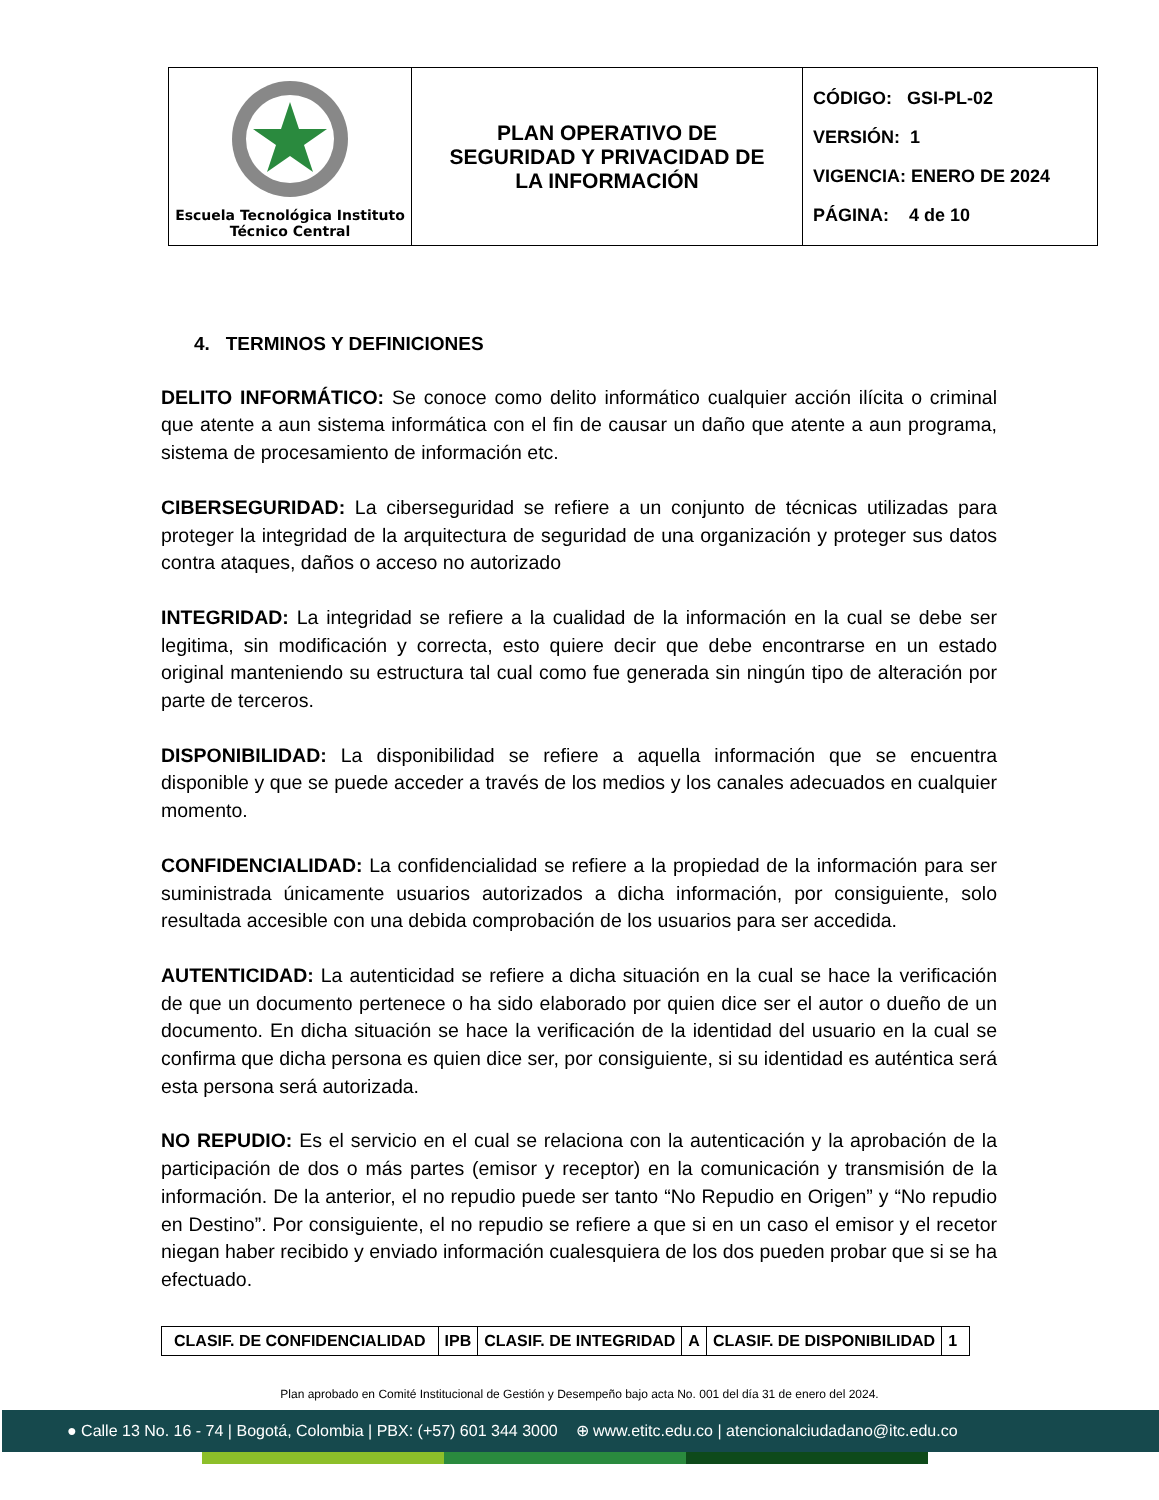| Escuela Tecnológica Instituto Técnico Central | PLAN OPERATIVO DE SEGURIDAD Y PRIVACIDAD DE LA INFORMACIÓN | CÓDIGO: GSI-PL-02 VERSIÓN: 1 VIGENCIA: ENERO DE 2024 PÁGINA: 4 de 10 |
4. TERMINOS Y DEFINICIONES
DELITO INFORMÁTICO: Se conoce como delito informático cualquier acción ilícita o criminal que atente a aun sistema informática con el fin de causar un daño que atente a aun programa, sistema de procesamiento de información etc.
CIBERSEGURIDAD: La ciberseguridad se refiere a un conjunto de técnicas utilizadas para proteger la integridad de la arquitectura de seguridad de una organización y proteger sus datos contra ataques, daños o acceso no autorizado
INTEGRIDAD: La integridad se refiere a la cualidad de la información en la cual se debe ser legitima, sin modificación y correcta, esto quiere decir que debe encontrarse en un estado original manteniendo su estructura tal cual como fue generada sin ningún tipo de alteración por parte de terceros.
DISPONIBILIDAD: La disponibilidad se refiere a aquella información que se encuentra disponible y que se puede acceder a través de los medios y los canales adecuados en cualquier momento.
CONFIDENCIALIDAD: La confidencialidad se refiere a la propiedad de la información para ser suministrada únicamente usuarios autorizados a dicha información, por consiguiente, solo resultada accesible con una debida comprobación de los usuarios para ser accedida.
AUTENTICIDAD: La autenticidad se refiere a dicha situación en la cual se hace la verificación de que un documento pertenece o ha sido elaborado por quien dice ser el autor o dueño de un documento. En dicha situación se hace la verificación de la identidad del usuario en la cual se confirma que dicha persona es quien dice ser, por consiguiente, si su identidad es auténtica será esta persona será autorizada.
NO REPUDIO: Es el servicio en el cual se relaciona con la autenticación y la aprobación de la participación de dos o más partes (emisor y receptor) en la comunicación y transmisión de la información. De la anterior, el no repudio puede ser tanto “No Repudio en Origen” y “No repudio en Destino”. Por consiguiente, el no repudio se refiere a que si en un caso el emisor y el recetor niegan haber recibido y enviado información cualesquiera de los dos pueden probar que si se ha efectuado.
| CLASIF. DE CONFIDENCIALIDAD | IPB | CLASIF. DE INTEGRIDAD | A | CLASIF. DE DISPONIBILIDAD | 1 |
Plan aprobado en Comité Institucional de Gestión y Desempeño bajo acta No. 001 del día 31 de enero del 2024.
● Calle 13 No. 16 - 74 | Bogotá, Colombia | PBX: (+57) 601 344 3000 ⊕ www.etitc.edu.co | atencionalciudadano@itc.edu.co